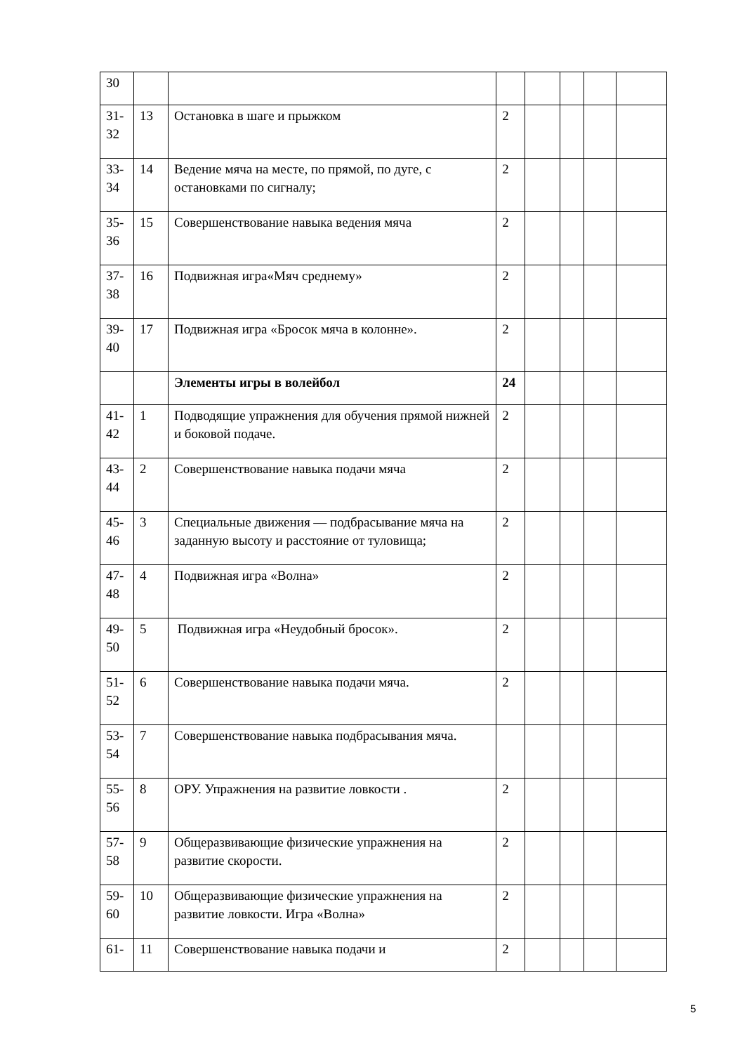| 30 | | | | | | | |
| 31- 32 | 13 | Остановка в шаге и прыжком | 2 | | | | |
| 33- 34 | 14 | Ведение мяча на месте, по прямой, по дуге, с остановками по сигналу; | 2 | | | | |
| 35- 36 | 15 | Совершенствование навыка ведения мяча | 2 | | | | |
| 37- 38 | 16 | Подвижная игра«Мяч среднему» | 2 | | | | |
| 39- 40 | 17 | Подвижная игра «Бросок мяча в колонне». | 2 | | | | |
| | | Элементы игры в волейбол | 24 | | | | |
| 41- 42 | 1 | Подводящие упражнения для обучения прямой нижней и боковой подаче. | 2 | | | | |
| 43- 44 | 2 | Совершенствование навыка подачи мяча | 2 | | | | |
| 45- 46 | 3 | Специальные движения — подбрасывание мяча на заданную высоту и расстояние от туловища; | 2 | | | | |
| 47- 48 | 4 | Подвижная игра «Волна» | 2 | | | | |
| 49- 50 | 5 | Подвижная игра «Неудобный бросок». | 2 | | | | |
| 51- 52 | 6 | Совершенствование навыка подачи мяча. | 2 | | | | |
| 53- 54 | 7 | Совершенствование навыка подбрасывания мяча. | | | | | |
| 55- 56 | 8 | ОРУ. Упражнения на развитие ловкости . | 2 | | | | |
| 57- 58 | 9 | Общеразвивающие физические упражнения на развитие скорости. | 2 | | | | |
| 59- 60 | 10 | Общеразвивающие физические упражнения на развитие ловкости. Игра «Волна» | 2 | | | | |
| 61- | 11 | Совершенствование навыка подачи и | 2 | | | | |
5